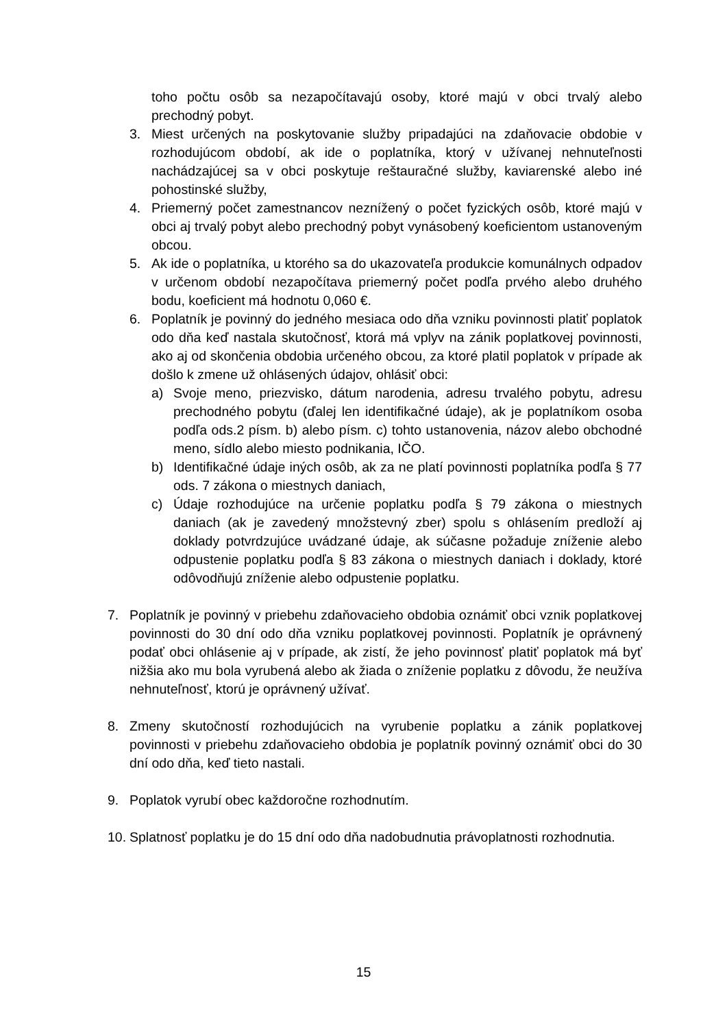toho počtu osôb sa nezapočítavajú osoby, ktoré majú v obci trvalý alebo prechodný pobyt.
3. Miest určených na poskytovanie služby pripadajúci na zdaňovacie obdobie v rozhodujúcom období, ak ide o poplatníka, ktorý v užívanej nehnuteľnosti nachádzajúcej sa v obci poskytuje reštauračné služby, kaviarenské alebo iné pohostinské služby,
4. Priemerný počet zamestnancov neznížený o počet fyzických osôb, ktoré majú v obci aj trvalý pobyt alebo prechodný pobyt vynásobený koeficientom ustanoveným obcou.
5. Ak ide o poplatníka, u ktorého sa do ukazovateľa produkcie komunálnych odpadov v určenom období nezapočítava priemerný počet podľa prvého alebo druhého bodu, koeficient má hodnotu 0,060 €.
6. Poplatník je povinný do jedného mesiaca odo dňa vzniku povinnosti platiť poplatok odo dňa keď nastala skutočnosť, ktorá má vplyv na zánik poplatkovej povinnosti, ako aj od skončenia obdobia určeného obcou, za ktoré platil poplatok v prípade ak došlo k zmene už ohlásených údajov, ohlásiť obci:
a) Svoje meno, priezvisko, dátum narodenia, adresu trvalého pobytu, adresu prechodného pobytu (ďalej len identifikačné údaje), ak je poplatníkom osoba podľa ods.2 písm. b) alebo písm. c) tohto ustanovenia, názov alebo obchodné meno, sídlo alebo miesto podnikania, IČO.
b) Identifikačné údaje iných osôb, ak za ne platí povinnosti poplatníka podľa § 77 ods. 7 zákona o miestnych daniach,
c) Údaje rozhodujúce na určenie poplatku podľa § 79 zákona o miestnych daniach (ak je zavedený množstevný zber) spolu s ohlásením predloží aj doklady potvrdzujúce uvádzané údaje, ak súčasne požaduje zníženie alebo odpustenie poplatku podľa § 83 zákona o miestnych daniach i doklady, ktoré odôvodňujú zníženie alebo odpustenie poplatku.
7. Poplatník je povinný v priebehu zdaňovacieho obdobia oznámiť obci vznik poplatkovej povinnosti do 30 dní odo dňa vzniku poplatkovej povinnosti. Poplatník je oprávnený podať obci ohlásenie aj v prípade, ak zistí, že jeho povinnosť platiť poplatok má byť nižšia ako mu bola vyrubená alebo ak žiada o zníženie poplatku z dôvodu, že neužíva nehnuteľnosť, ktorú je oprávnený užívať.
8. Zmeny skutočností rozhodujúcich na vyrubenie poplatku a zánik poplatkovej povinnosti v priebehu zdaňovacieho obdobia je poplatník povinný oznámiť obci do 30 dní odo dňa, keď tieto nastali.
9. Poplatok vyrubí obec každoročne rozhodnutím.
10. Splatnosť poplatku je do 15 dní odo dňa nadobudnutia právoplatnosti rozhodnutia.
15